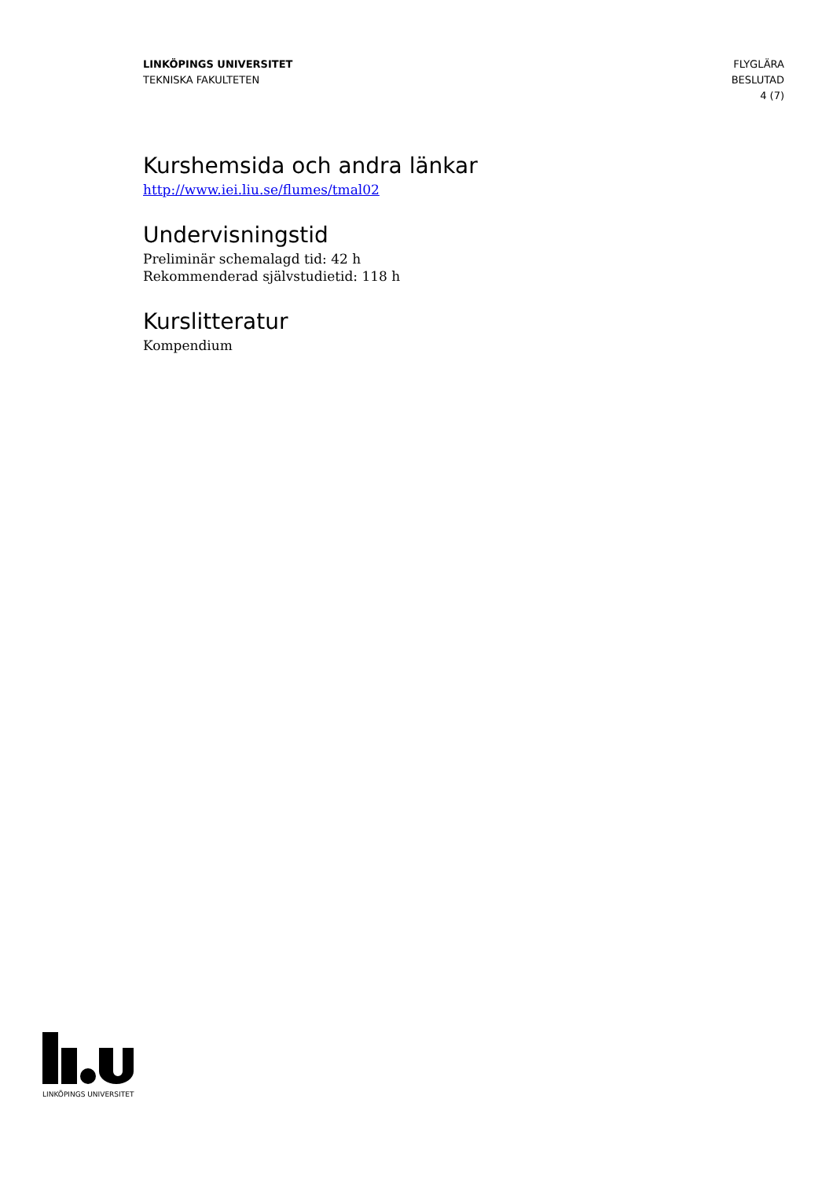LINKÖPINGS UNIVERSITET
TEKNISKA FAKULTETEN
FLYGLÄRA
BESLUTAD
4 (7)
Kurshemsida och andra länkar
http://www.iei.liu.se/flumes/tmal02
Undervisningstid
Preliminär schemalagd tid: 42 h
Rekommenderad självstudietid: 118 h
Kurslitteratur
Kompendium
LINKÖPINGS UNIVERSITET